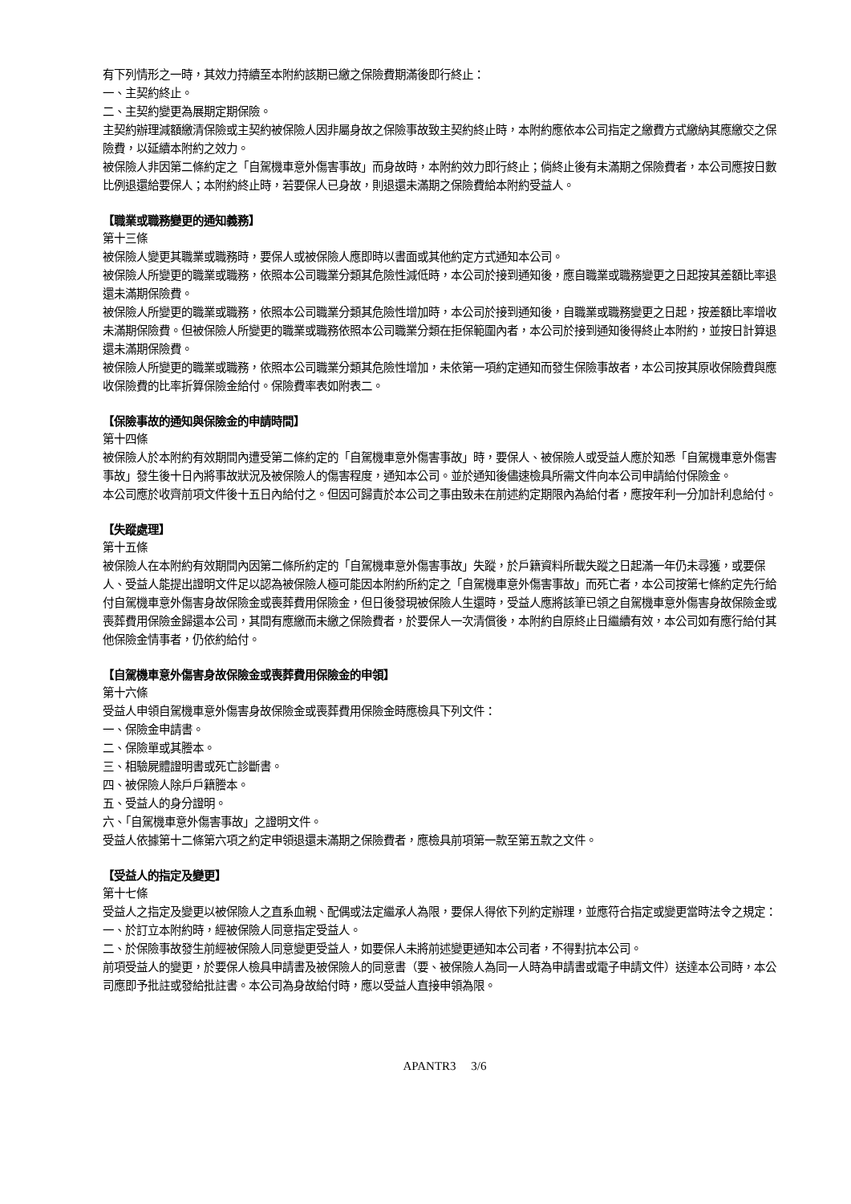有下列情形之一時，其效力持續至本附約該期已繳之保險費期滿後即行終止：
一、主契約終止。
二、主契約變更為展期定期保險。
主契約辦理減額繳清保險或主契約被保險人因非屬身故之保險事故致主契約終止時，本附約應依本公司指定之繳費方式繳納其應繳交之保險費，以延續本附約之效力。
被保險人非因第二條約定之「自駕機車意外傷害事故」而身故時，本附約效力即行終止；倘終止後有未滿期之保險費者，本公司應按日數比例退還給要保人；本附約終止時，若要保人已身故，則退還未滿期之保險費給本附約受益人。
【職業或職務變更的通知義務】
第十三條
被保險人變更其職業或職務時，要保人或被保險人應即時以書面或其他約定方式通知本公司。
被保險人所變更的職業或職務，依照本公司職業分類其危險性減低時，本公司於接到通知後，應自職業或職務變更之日起按其差額比率退還未滿期保險費。
被保險人所變更的職業或職務，依照本公司職業分類其危險性增加時，本公司於接到通知後，自職業或職務變更之日起，按差額比率增收未滿期保險費。但被保險人所變更的職業或職務依照本公司職業分類在拒保範圍內者，本公司於接到通知後得終止本附約，並按日計算退還未滿期保險費。
被保險人所變更的職業或職務，依照本公司職業分類其危險性增加，未依第一項約定通知而發生保險事故者，本公司按其原收保險費與應收保險費的比率折算保險金給付。保險費率表如附表二。
【保險事故的通知與保險金的申請時間】
第十四條
被保險人於本附約有效期間內遭受第二條約定的「自駕機車意外傷害事故」時，要保人、被保險人或受益人應於知悉「自駕機車意外傷害事故」發生後十日內將事故狀況及被保險人的傷害程度，通知本公司。並於通知後儘速檢具所需文件向本公司申請給付保險金。
本公司應於收齊前項文件後十五日內給付之。但因可歸責於本公司之事由致未在前述約定期限內為給付者，應按年利一分加計利息給付。
【失蹤處理】
第十五條
被保險人在本附約有效期間內因第二條所約定的「自駕機車意外傷害事故」失蹤，於戶籍資料所載失蹤之日起滿一年仍未尋獲，或要保人、受益人能提出證明文件足以認為被保險人極可能因本附約所約定之「自駕機車意外傷害事故」而死亡者，本公司按第七條約定先行給付自駕機車意外傷害身故保險金或喪葬費用保險金，但日後發現被保險人生還時，受益人應將該筆已領之自駕機車意外傷害身故保險金或喪葬費用保險金歸還本公司，其間有應繳而未繳之保險費者，於要保人一次清償後，本附約自原終止日繼續有效，本公司如有應行給付其他保險金情事者，仍依約給付。
【自駕機車意外傷害身故保險金或喪葬費用保險金的申領】
第十六條
受益人申領自駕機車意外傷害身故保險金或喪葬費用保險金時應檢具下列文件：
一、保險金申請書。
二、保險單或其謄本。
三、相驗屍體證明書或死亡診斷書。
四、被保險人除戶戶籍謄本。
五、受益人的身分證明。
六、「自駕機車意外傷害事故」之證明文件。
受益人依據第十二條第六項之約定申領退還未滿期之保險費者，應檢具前項第一款至第五款之文件。
【受益人的指定及變更】
第十七條
受益人之指定及變更以被保險人之直系血親、配偶或法定繼承人為限，要保人得依下列約定辦理，並應符合指定或變更當時法令之規定：
一、於訂立本附約時，經被保險人同意指定受益人。
二、於保險事故發生前經被保險人同意變更受益人，如要保人未將前述變更通知本公司者，不得對抗本公司。
前項受益人的變更，於要保人檢具申請書及被保險人的同意書（要、被保險人為同一人時為申請書或電子申請文件）送達本公司時，本公司應即予批註或發給批註書。本公司為身故給付時，應以受益人直接申領為限。
APANTR3 3/6